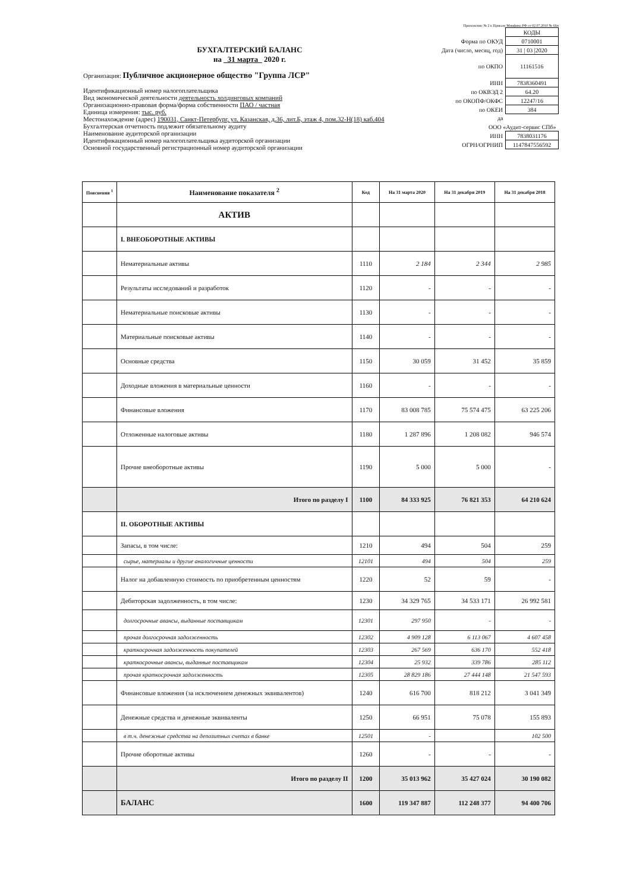Приложение № 2 к Приказу Минфина РФ от 02.07.2010 № 66н
БУХГАЛТЕРСКИЙ БАЛАНС
на 31 марта 2020 г.
Организация: Публичное акционерное общество "Группа ЛСР"
Идентификационный номер налогоплательщика
Вид экономической деятельности деятельность холдинговых компаний
Организационно-правовая форма/форма собственности ПАО / частная
Единица измерения: тыс. руб.
Местонахождение (адрес) 190031, Санкт-Петербург, ул. Казанская, д.36, лит.Б, этаж 4, пом.32-Н(18) каб.404
Бухгалтерская отчетность подлежит обязательному аудиту
Наименование аудиторской организации
Идентификационный номер налогоплательщика аудиторской организации
Основной государственный регистрационный номер аудиторской организации
| | КОДЫ |
| Форма по ОКУД | 0710001 |
| Дата (число, месяц, год) | 31 / 03 /2020 |
| по ОКПО | 11161516 |
| ИНН | 7838360491 |
| по ОКВЭД 2 | 64.20 |
| по ОКОПФ/ОКФС | 12247/16 |
| по ОКЕИ | 384 |
| да | |
| ООО «Аудит-сервис СПб» | |
| ИНН | 7838031176 |
| ОГРН/ОГРНИП | 1147847556592 |
| Пояснения <sup>1</sup> | Наименование показателя <sup>2</sup> | Код | На 31 марта 2020 | На 31 декабря 2019 | На 31 декабря 2018 |
| --- | --- | --- | --- | --- | --- |
| | АКТИВ | | | | |
| | I. ВНЕОБОРОТНЫЕ АКТИВЫ | | | | |
| | Нематериальные активы | 1110 | 2 184 | 2 344 | 2 985 |
| | Результаты исследований и разработок | 1120 | - | - | - |
| | Нематериальные поисковые активы | 1130 | - | - | - |
| | Материальные поисковые активы | 1140 | - | - | - |
| | Основные средства | 1150 | 30 059 | 31 452 | 35 859 |
| | Доходные вложения в материальные ценности | 1160 | - | - | - |
| | Финансовые вложения | 1170 | 83 008 785 | 75 574 475 | 63 225 206 |
| | Отложенные налоговые активы | 1180 | 1 287 896 | 1 208 082 | 946 574 |
| | Прочие внеоборотные активы | 1190 | 5 000 | 5 000 | - |
| | Итого по разделу I | 1100 | 84 333 925 | 76 821 353 | 64 210 624 |
| | II. ОБОРОТНЫЕ АКТИВЫ | | | | |
| | Запасы, в том числе: | 1210 | 494 | 504 | 259 |
| | сырье, материалы и другие аналогичные ценности | 12101 | 494 | 504 | 259 |
| | Налог на добавленную стоимость по приобретенным ценностям | 1220 | 52 | 59 | - |
| | Дебиторская задолженность, в том числе: | 1230 | 34 329 765 | 34 533 171 | 26 992 581 |
| | долгосрочные авансы, выданные поставщикам | 12301 | 297 950 | - | - |
| | прочая долгосрочная задолженность | 12302 | 4 909 128 | 6 113 067 | 4 607 458 |
| | краткосрочная задолженность покупателей | 12303 | 267 569 | 636 170 | 552 418 |
| | краткосрочные авансы, выданные поставщикам | 12304 | 25 932 | 339 786 | 285 112 |
| | прочая краткосрочная задолженность | 12305 | 28 829 186 | 27 444 148 | 21 547 593 |
| | Финансовые вложения (за исключением денежных эквивалентов) | 1240 | 616 700 | 818 212 | 3 041 349 |
| | Денежные средства и денежные эквиваленты | 1250 | 66 951 | 75 078 | 155 893 |
| | в т.ч. денежные средства на депозитных счетах в банке | 12501 | - | | 102 500 |
| | Прочие оборотные активы | 1260 | - | - | - |
| | Итого по разделу II | 1200 | 35 013 962 | 35 427 024 | 30 190 082 |
| | БАЛАНС | 1600 | 119 347 887 | 112 248 377 | 94 400 706 |